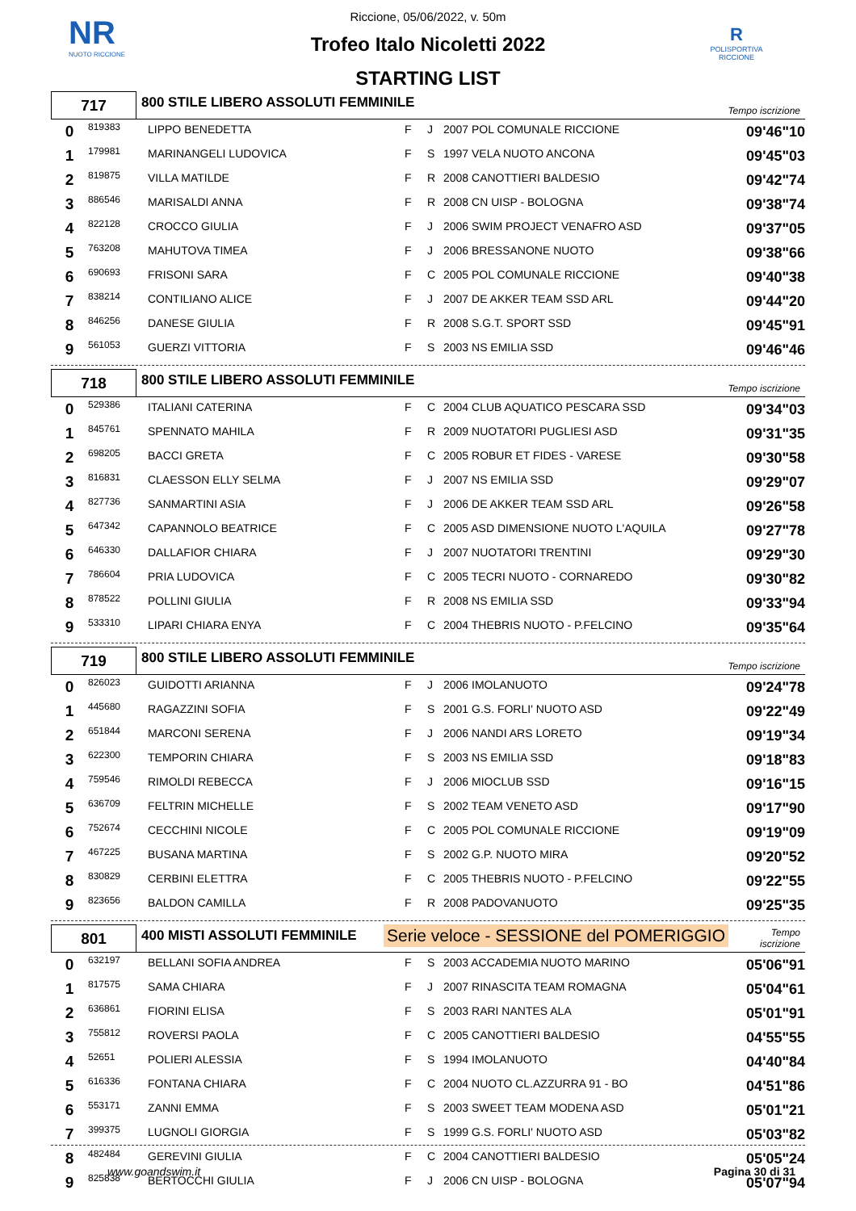NR
NUOTO RICCIONE
R
POLISPORTIVA RICCIONE
Riccione, 05/06/2022, v. 50m
Trofeo Italo Nicoletti 2022
STARTING LIST
717
800 STILE LIBERO ASSOLUTI FEMMINILE
Tempo iscrizione
| 0 | 819383 | LIPPO BENEDETTA | F | J | 2007 POL COMUNALE RICCIONE | 09'46"10 |
| 1 | 179981 | MARINANGELI LUDOVICA | F | S | 1997 VELA NUOTO ANCONA | 09'45"03 |
| 2 | 819875 | VILLA MATILDE | F | R | 2008 CANOTTIERI BALDESIO | 09'42"74 |
| 3 | 886546 | MARISALDI ANNA | F | R | 2008 CN UISP - BOLOGNA | 09'38"74 |
| 4 | 822128 | CROCCO GIULIA | F | J | 2006 SWIM PROJECT VENAFRO ASD | 09'37"05 |
| 5 | 763208 | MAHUTOVA TIMEA | F | J | 2006 BRESSANONE NUOTO | 09'38"66 |
| 6 | 690693 | FRISONI SARA | F | C | 2005 POL COMUNALE RICCIONE | 09'40"38 |
| 7 | 838214 | CONTILIANO ALICE | F | J | 2007 DE AKKER TEAM SSD ARL | 09'44"20 |
| 8 | 846256 | DANESE GIULIA | F | R | 2008 S.G.T. SPORT SSD | 09'45"91 |
| 9 | 561053 | GUERZI VITTORIA | F | S | 2003 NS EMILIA SSD | 09'46"46 |
718
800 STILE LIBERO ASSOLUTI FEMMINILE
Tempo iscrizione
| 0 | 529386 | ITALIANI CATERINA | F | C | 2004 CLUB AQUATICO PESCARA SSD | 09'34"03 |
| 1 | 845761 | SPENNATO MAHILA | F | R | 2009 NUOTATORI PUGLIESI ASD | 09'31"35 |
| 2 | 698205 | BACCI GRETA | F | C | 2005 ROBUR ET FIDES - VARESE | 09'30"58 |
| 3 | 816831 | CLAESSON ELLY SELMA | F | J | 2007 NS EMILIA SSD | 09'29"07 |
| 4 | 827736 | SANMARTINI ASIA | F | J | 2006 DE AKKER TEAM SSD ARL | 09'26"58 |
| 5 | 647342 | CAPANNOLO BEATRICE | F | C | 2005 ASD DIMENSIONE NUOTO L'AQUILA | 09'27"78 |
| 6 | 646330 | DALLAFIOR CHIARA | F | J | 2007 NUOTATORI TRENTINI | 09'29"30 |
| 7 | 786604 | PRIA LUDOVICA | F | C | 2005 TECRI NUOTO - CORNAREDO | 09'30"82 |
| 8 | 878522 | POLLINI GIULIA | F | R | 2008 NS EMILIA SSD | 09'33"94 |
| 9 | 533310 | LIPARI CHIARA ENYA | F | C | 2004 THEBRIS NUOTO - P.FELCINO | 09'35"64 |
719
800 STILE LIBERO ASSOLUTI FEMMINILE
Tempo iscrizione
| 0 | 826023 | GUIDOTTI ARIANNA | F | J | 2006 IMOLANUOTO | 09'24"78 |
| 1 | 445680 | RAGAZZINI SOFIA | F | S | 2001 G.S. FORLI' NUOTO ASD | 09'22"49 |
| 2 | 651844 | MARCONI SERENA | F | J | 2006 NANDI ARS LORETO | 09'19"34 |
| 3 | 622300 | TEMPORIN CHIARA | F | S | 2003 NS EMILIA SSD | 09'18"83 |
| 4 | 759546 | RIMOLDI REBECCA | F | J | 2006 MIOCLUB SSD | 09'16"15 |
| 5 | 636709 | FELTRIN MICHELLE | F | S | 2002 TEAM VENETO ASD | 09'17"90 |
| 6 | 752674 | CECCHINI NICOLE | F | C | 2005 POL COMUNALE RICCIONE | 09'19"09 |
| 7 | 467225 | BUSANA MARTINA | F | S | 2002 G.P. NUOTO MIRA | 09'20"52 |
| 8 | 830829 | CERBINI ELETTRA | F | C | 2005 THEBRIS NUOTO - P.FELCINO | 09'22"55 |
| 9 | 823656 | BALDON CAMILLA | F | R | 2008 PADOVANUOTO | 09'25"35 |
801
400 MISTI ASSOLUTI FEMMINILE
Serie veloce - SESSIONE del POMERIGGIO
Tempo iscrizione
| 0 | 632197 | BELLANI SOFIA ANDREA | F | S | 2003 ACCADEMIA NUOTO MARINO | 05'06"91 |
| 1 | 817575 | SAMA CHIARA | F | J | 2007 RINASCITA TEAM ROMAGNA | 05'04"61 |
| 2 | 636861 | FIORINI ELISA | F | S | 2003 RARI NANTES ALA | 05'01"91 |
| 3 | 755812 | ROVERSI PAOLA | F | C | 2005 CANOTTIERI BALDESIO | 04'55"55 |
| 4 | 52651 | POLIERI ALESSIA | F | S | 1994 IMOLANUOTO | 04'40"84 |
| 5 | 616336 | FONTANA CHIARA | F | C | 2004 NUOTO CL.AZZURRA 91 - BO | 04'51"86 |
| 6 | 553171 | ZANNI EMMA | F | S | 2003 SWEET TEAM MODENA ASD | 05'01"21 |
| 7 | 399375 | LUGNOLI GIORGIA | F | S | 1999 G.S. FORLI' NUOTO ASD | 05'03"82 |
| 8 | 482484 | GEREVINI GIULIA | F | C | 2004 CANOTTIERI BALDESIO | 05'05"24 |
| 9 | 825838 | BERTOCCHI GIULIA | F | J | 2006 CN UISP - BOLOGNA | 05'07"94 |
www.goandswim.it Pagina 30 di 31